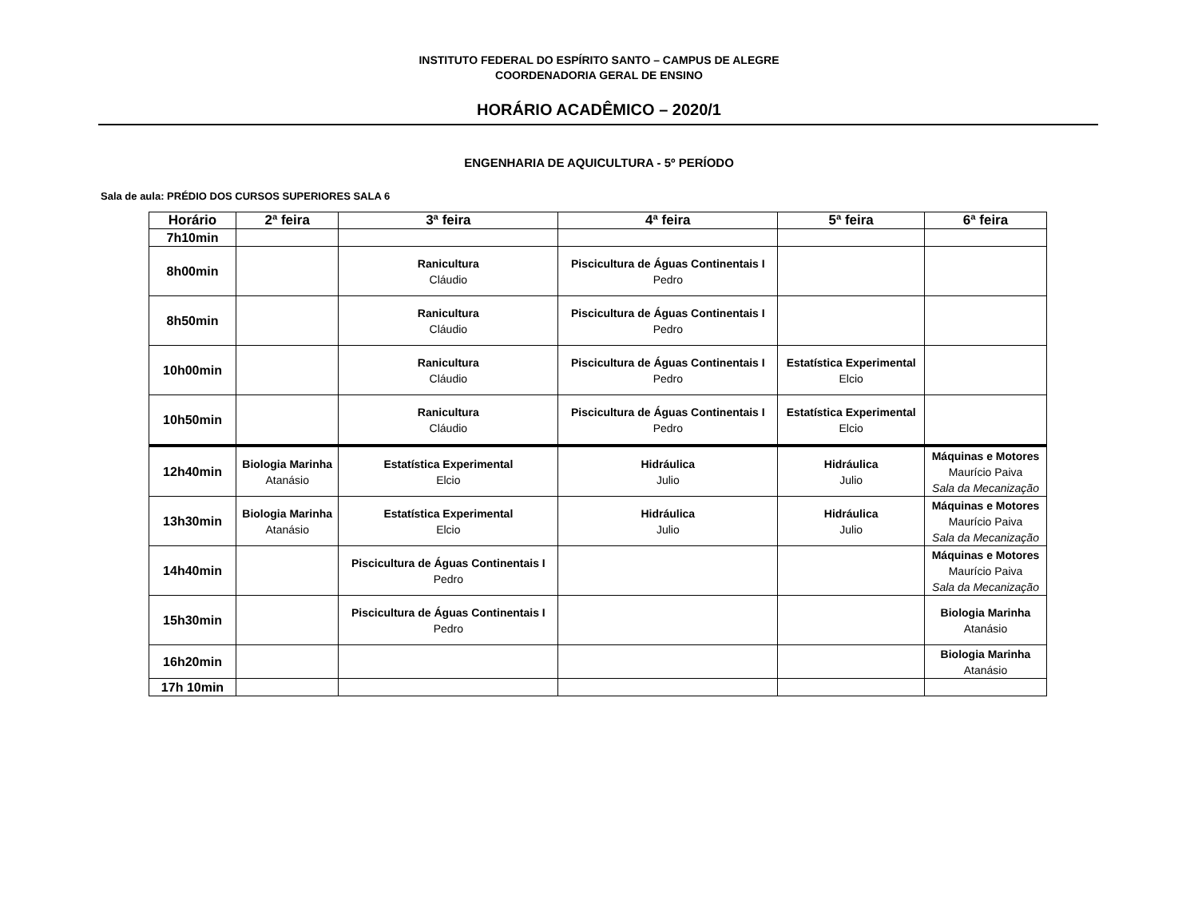INSTITUTO FEDERAL DO ESPÍRITO SANTO – CAMPUS DE ALEGRE
COORDENADORIA GERAL DE ENSINO
HORÁRIO ACADÊMICO – 2020/1
ENGENHARIA DE AQUICULTURA - 5º PERÍODO
Sala de aula: PRÉDIO DOS CURSOS SUPERIORES SALA 6
| Horário | 2ª feira | 3ª feira | 4ª feira | 5ª feira | 6ª feira |
| --- | --- | --- | --- | --- | --- |
| 7h10min | | | | | |
| 8h00min | | Ranicultura Cláudio | Piscicultura de Águas Continentais I Pedro | | |
| 8h50min | | Ranicultura Cláudio | Piscicultura de Águas Continentais I Pedro | | |
| 10h00min | | Ranicultura Cláudio | Piscicultura de Águas Continentais I Pedro | Estatística Experimental Elcio | |
| 10h50min | | Ranicultura Cláudio | Piscicultura de Águas Continentais I Pedro | Estatística Experimental Elcio | |
| 12h40min | Biologia Marinha Atanásio | Estatística Experimental Elcio | Hidráulica Julio | Hidráulica Julio | Máquinas e Motores Maurício Paiva Sala da Mecanização |
| 13h30min | Biologia Marinha Atanásio | Estatística Experimental Elcio | Hidráulica Julio | Hidráulica Julio | Máquinas e Motores Maurício Paiva Sala da Mecanização |
| 14h40min | | Piscicultura de Águas Continentais I Pedro | | | Máquinas e Motores Maurício Paiva Sala da Mecanização |
| 15h30min | | Piscicultura de Águas Continentais I Pedro | | | Biologia Marinha Atanásio |
| 16h20min | | | | | Biologia Marinha Atanásio |
| 17h 10min | | | | | |